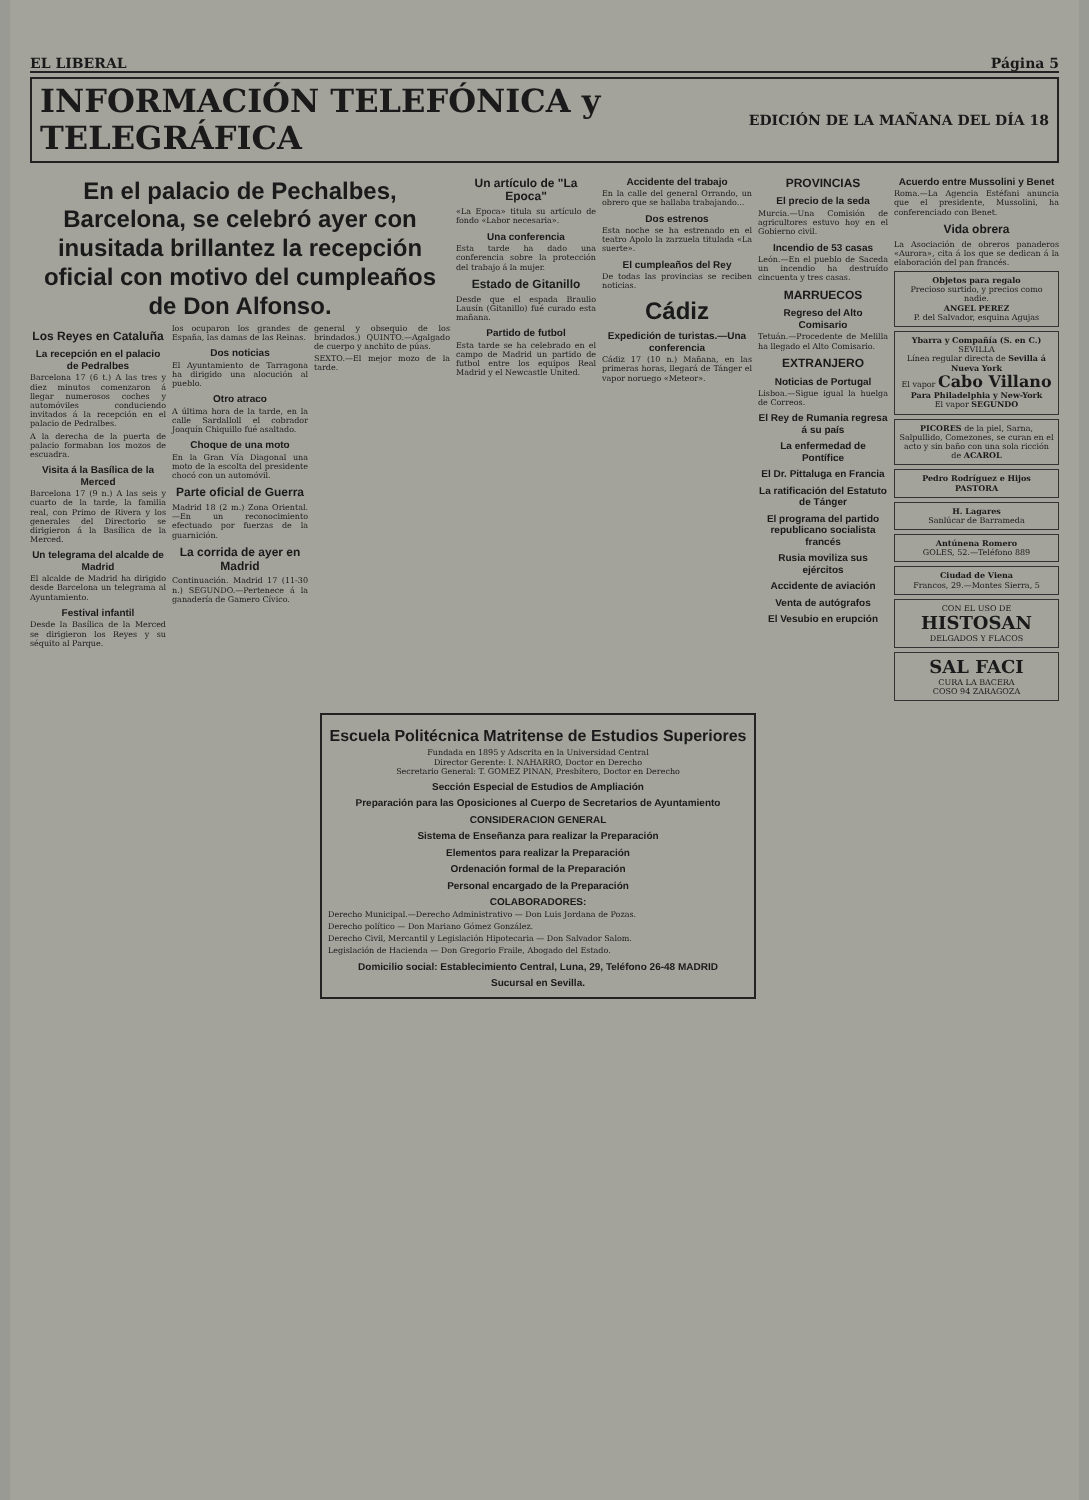EL LIBERAL Página 5
INFORMACIÓN TELEFÓNICA y TELEGRÁFICA
EDICIÓN DE LA MAÑANA DEL DÍA 18
En el palacio de Pechalbes, Barcelona, se celebró ayer con inusitada brillantez la recepción oficial con motivo del cumpleaños de Don Alfonso.
Los Reyes en Cataluña
La recepción en el palacio de Pedralbes
Barcelona 17 (6 t.) A las tres y diez minutos comenzaron á llegar numerosos coches y automóviles conduciendo invitados á la recepción en el palacio de Pedralbes.
A la derecha de la puerta de palacio formaban los mozos de escuadra.
Visita á la Basílica de la Merced
Barcelona 17 (9 n.) A las seis y cuarto de la tarde, la familia real, con Primo de Rivera y los generales del Directorio se dirigieron á la Basílica de la Merced.
Un telegrama del alcalde de Madrid
El alcalde de Madrid ha dirigido desde Barcelona un telegrama al Ayuntamiento.
Festival infantil
Desde la Basílica de la Merced se dirigieron los Reyes y su séquito al Parque.
los ocuparon los grandes de España, las damas de las Reinas.
Dos noticias
El Ayuntamiento de Tarragona ha dirigido una alocución al pueblo.
Otro atraco
A última hora de la tarde, en la calle Sardalloll el cobrador Joaquín Chiquillo fué asaltado.
Choque de una moto
En la Gran Vía Diagonal una moto de la escolta del presidente chocó con un automóvil.
Parte oficial de Guerra
Madrid 18 (2 m.) Zona Oriental.—En un reconocimiento efectuado por fuerzas de la guarnición.
La corrida de ayer en Madrid
Continuación. Madrid 17 (11-30 n.) SEGUNDO.—Pertenece á la ganadería de Gamero Cívico.
general y obsequio de los brindados.) QUINTO.—Agalgado de cuerpo y anchito de púas.
SEXTO.—El mejor mozo de la tarde.
Un artículo de "La Epoca"
«La Epoca» titula su artículo de fondo «Labor necesaria».
Una conferencia
Esta tarde ha dado una conferencia sobre la protección del trabajo á la mujer.
Estado de Gitanillo
Desde que el espada Braulio Lausín (Gitanillo) fué curado esta mañana.
Partido de futbol
Esta tarde se ha celebrado en el campo de Madrid un partido de futbol entre los equipos Real Madrid y el Newcastle United.
Accidente del trabajo
En la calle del general Orrando, un obrero que se hallaba trabajando...
Dos estrenos
Esta noche se ha estrenado en el teatro Apolo la zarzuela titulada «La suerte».
El cumpleaños del Rey
De todas las provincias se reciben noticias.
Cádiz
Expedición de turistas.—Una conferencia
Cádiz 17 (10 n.) Mañana, en las primeras horas, llegará de Tánger el vapor noruego «Meteor».
PROVINCIAS
El precio de la seda
Murcia.—Una Comisión de agricultores estuvo hoy en el Gobierno civil.
Incendio de 53 casas
León.—En el pueblo de Saceda un incendio ha destruído cincuenta y tres casas.
MARRUECOS
Regreso del Alto Comisario
Tetuán.—Procedente de Melilla ha llegado el Alto Comisario.
EXTRANJERO
Noticias de Portugal
Lisboa.—Sigue igual la huelga de Correos.
El Rey de Rumania regresa á su país
La enfermedad de Pontífice
El Dr. Pittaluga en Francia
La ratificación del Estatuto de Tánger
El programa del partido republicano socialista francés
Rusia moviliza sus ejércitos
Accidente de aviación
Venta de autógrafos
El Vesubio en erupción
Acuerdo entre Mussolini y Benet
Roma.—La Agencia Estéfani anuncia que el presidente, Mussolini, ha conferenciado con Benet.
Vida obrera
La Asociación de obreros panaderos «Aurora», cita á los que se dedican á la elaboración del pan francés.
Objetos para regalo
Precioso surtido, y precios como nadie.
ANGEL PEREZ
P. del Salvador, esquina Agujas
Ybarra y Compañía (S. en C.)
SEVILLA
Línea regular directa de Sevilla á Nueva York
El vapor Cabo Villano
Para Philadelphia y New-York
El vapor SEGUNDO
PICORES de la piel, Sarna, Salpullido, Comezones, se curan en el acto y sin baño con una sola ricción de ACAROL
Pedro Rodríguez e Hijos
PASTORA
H. Lagares
Sanlúcar de Barrameda
Antúnena Romero
GOLES, 52.—Teléfono 889
Ciudad de Viena
Francos, 29.—Montes Sierra, 5
CON EL USO DE
HISTOSAN
DELGADOS Y FLACOS
SAL FACI
CURA LA BACERA
COSO 94 ZARAGOZA
Escuela Politécnica Matritense de Estudios Superiores
Fundada en 1895 y Adscrita en la Universidad Central
Director Gerente: I. NAHARRO, Doctor en Derecho
Secretario General: T. GOMEZ PINAN, Presbítero, Doctor en Derecho
Sección Especial de Estudios de Ampliación
Preparación para las Oposiciones al Cuerpo de Secretarios de Ayuntamiento
CONSIDERACION GENERAL
Sistema de Enseñanza para realizar la Preparación
Elementos para realizar la Preparación
Ordenación formal de la Preparación
Personal encargado de la Preparación
COLABORADORES:
Derecho Municipal.—Derecho Administrativo — Don Luis Jordana de Pozas.
Derecho político — Don Mariano Gómez González.
Derecho Civil, Mercantil y Legislación Hipotecaria — Don Salvador Salom.
Legislación de Hacienda — Don Gregorio Fraile, Abogado del Estado.
Domicilio social: Establecimiento Central, Luna, 29, Teléfono 26-48 MADRID
Sucursal en Sevilla.